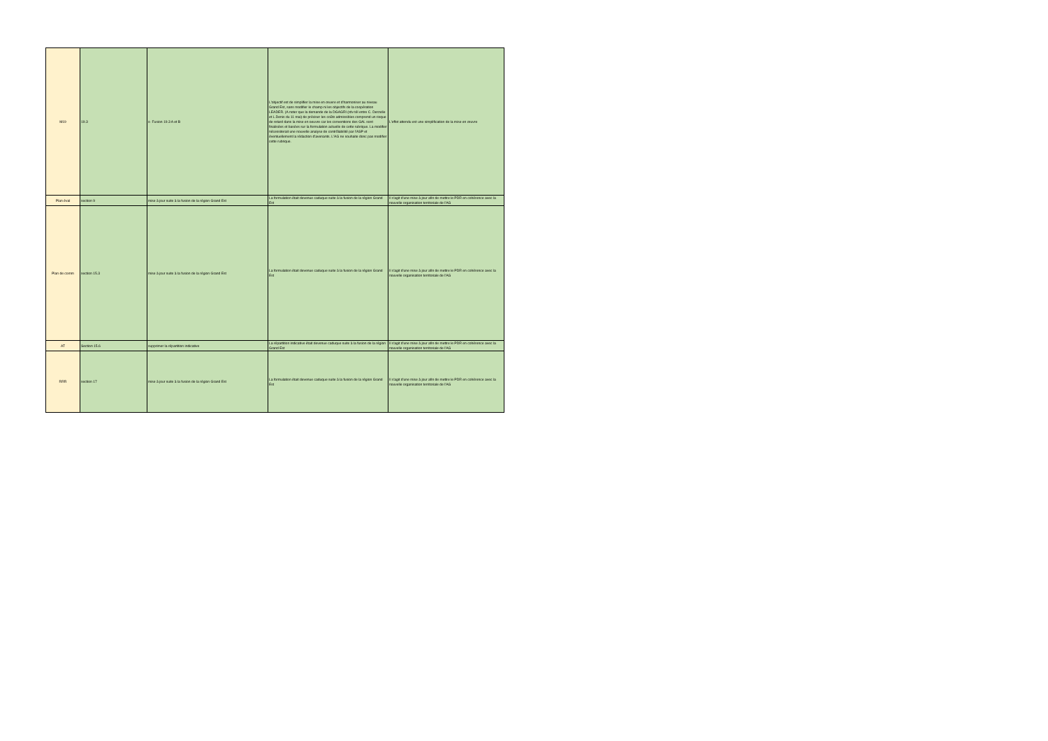| M19 | 19.3 | o Fusion 19.3 A et B | L'objectif est de simplifier la mise en œuvre et d'harmoniser au niveau Grand Est, sans modifier le champ ni les objectifs de la coopération LEADER. (A noter que la demande de la DGAGRI (rdv tél entre C. Derzelle et L.Denis du 11 mai) de préciser les coûts admissibles comprend un risque de retard dans la mise en oeuvre car les conventions des GAL sont finalisées et basées sur la formulation actuelle de cette rubrique. La modifier nécessiterait une nouvelle analyse de contrôlabilité par l'ASP et éventuellement la rédaction d'avenants. L'AG ne souhaite donc pas modifier cette rubrique. | L'effet attendu est une simplification de la mise en œuvre |
| Plan éval | section 9 | mise à jour suite à la fusion de la région Grand Est | La formulation était devenue caduque suite à la fusion de la région Grand Est | Il s'agit d'une mise à jour afin de mettre le PDR en cohérence avec la nouvelle organisation territoriale de l'AG |
| Plan de comm | section 15.3 | mise à jour suite à la fusion de la région Grand Est | La formulation était devenue caduque suite à la fusion de la région Grand Est | Il s'agit d'une mise à jour afin de mettre le PDR en cohérence avec la nouvelle organisation territoriale de l'AG |
| AT | Section 15.6 | supprimer la répartition indicative | La répartition indicative était devenue caduque suite à la fusion de la région Grand Est | Il s'agit d'une mise à jour afin de mettre le PDR en cohérence avec la nouvelle organisation territoriale de l'AG |
| RRR | section 17 | mise à jour suite à la fusion de la région Grand Est | La formulation était devenue caduque suite à la fusion de la région Grand Est | Il s'agit d'une mise à jour afin de mettre le PDR en cohérence avec la nouvelle organisation territoriale de l'AG |